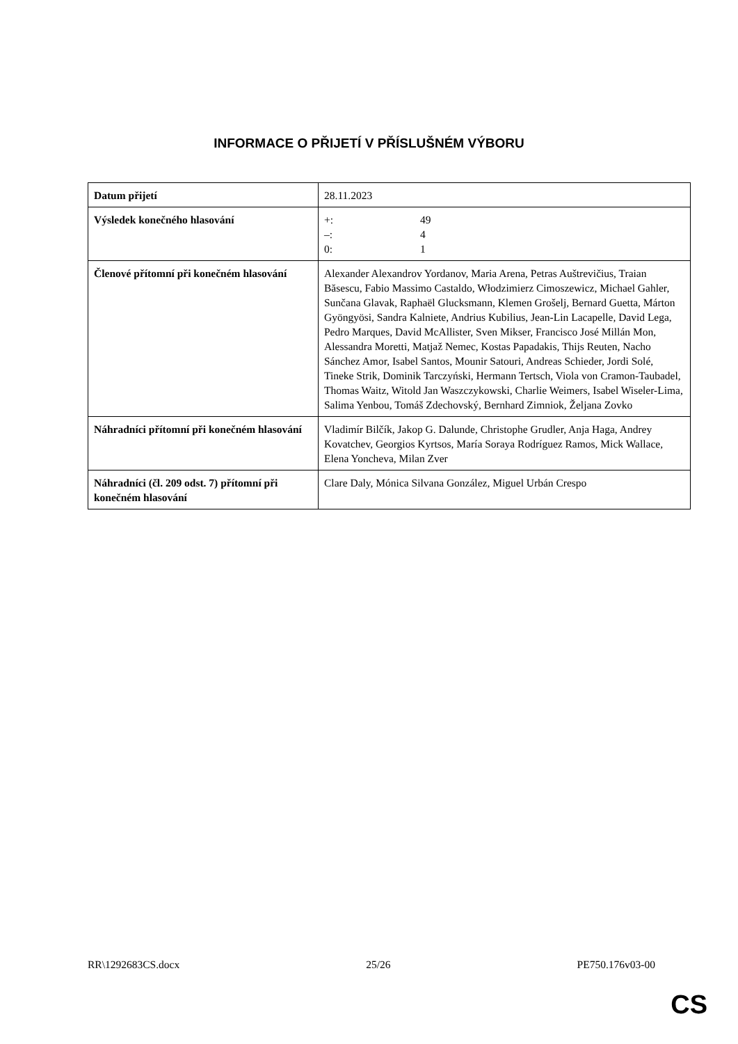INFORMACE O PŘIJETÍ V PŘÍSLUŠNÉM VÝBORU
| Datum přijetí | 28.11.2023 |
| Výsledek konečného hlasování | +: 49 –: 4 0: 1 |
| Členové přítomní při konečném hlasování | Alexander Alexandrov Yordanov, Maria Arena, Petras Auštrevičius, Traian Băsescu, Fabio Massimo Castaldo, Włodzimierz Cimoszewicz, Michael Gahler, Sunčana Glavak, Raphaël Glucksmann, Klemen Grošelj, Bernard Guetta, Márton Gyöngyösi, Sandra Kalniete, Andrius Kubilius, Jean-Lin Lacapelle, David Lega, Pedro Marques, David McAllister, Sven Mikser, Francisco José Millán Mon, Alessandra Moretti, Matjaž Nemec, Kostas Papadakis, Thijs Reuten, Nacho Sánchez Amor, Isabel Santos, Mounir Satouri, Andreas Schieder, Jordi Solé, Tineke Strik, Dominik Tarczyński, Hermann Tertsch, Viola von Cramon-Taubadel, Thomas Waitz, Witold Jan Waszczykowski, Charlie Weimers, Isabel Wiseler-Lima, Salima Yenbou, Tomáš Zdechovský, Bernhard Zimniok, Željana Zovko |
| Náhradníci přítomní při konečném hlasování | Vladimír Bilčík, Jakop G. Dalunde, Christophe Grudler, Anja Haga, Andrey Kovatchev, Georgios Kyrtsos, María Soraya Rodríguez Ramos, Mick Wallace, Elena Yoncheva, Milan Zver |
| Náhradníci (čl. 209 odst. 7) přítomní při konečném hlasování | Clare Daly, Mónica Silvana González, Miguel Urbán Crespo |
RR\1292683CS.docx 25/26 PE750.176v03-00
CS